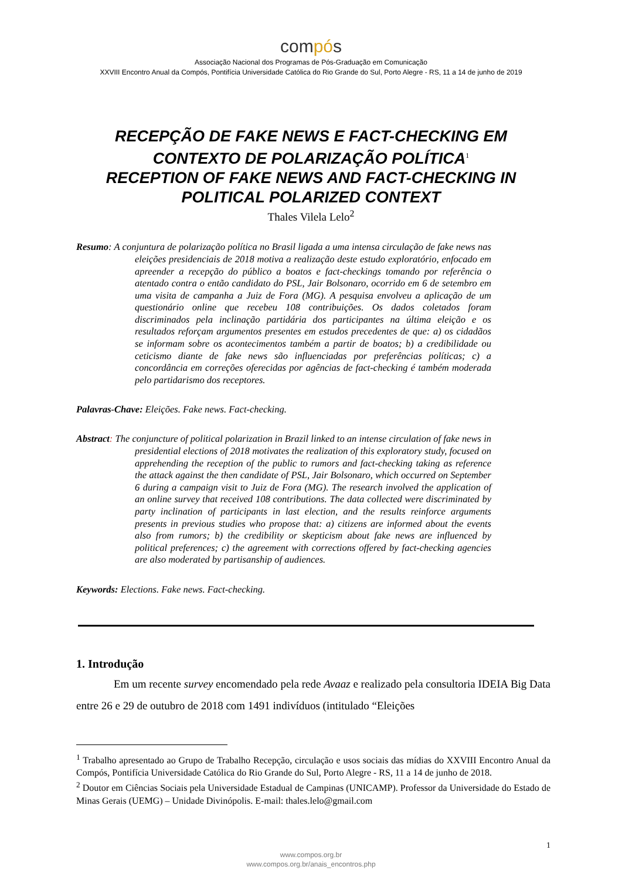compós
Associação Nacional dos Programas de Pós-Graduação em Comunicação
XXVIII Encontro Anual da Compós, Pontifícia Universidade Católica do Rio Grande do Sul, Porto Alegre - RS, 11 a 14 de junho de 2019
RECEPÇÃO DE FAKE NEWS E FACT-CHECKING EM CONTEXTO DE POLARIZAÇÃO POLÍTICA<sup>1</sup>
RECEPTION OF FAKE NEWS AND FACT-CHECKING IN POLITICAL POLARIZED CONTEXT
Thales Vilela Lelo<sup>2</sup>
Resumo: A conjuntura de polarização política no Brasil ligada a uma intensa circulação de fake news nas eleições presidenciais de 2018 motiva a realização deste estudo exploratório, enfocado em apreender a recepção do público a boatos e fact-checkings tomando por referência o atentado contra o então candidato do PSL, Jair Bolsonaro, ocorrido em 6 de setembro em uma visita de campanha a Juiz de Fora (MG). A pesquisa envolveu a aplicação de um questionário online que recebeu 108 contribuições. Os dados coletados foram discriminados pela inclinação partidária dos participantes na última eleição e os resultados reforçam argumentos presentes em estudos precedentes de que: a) os cidadãos se informam sobre os acontecimentos também a partir de boatos; b) a credibilidade ou ceticismo diante de fake news são influenciadas por preferências políticas; c) a concordância em correções oferecidas por agências de fact-checking é também moderada pelo partidarismo dos receptores.
Palavras-Chave: Eleições. Fake news. Fact-checking.
Abstract: The conjuncture of political polarization in Brazil linked to an intense circulation of fake news in presidential elections of 2018 motivates the realization of this exploratory study, focused on apprehending the reception of the public to rumors and fact-checking taking as reference the attack against the then candidate of PSL, Jair Bolsonaro, which occurred on September 6 during a campaign visit to Juiz de Fora (MG). The research involved the application of an online survey that received 108 contributions. The data collected were discriminated by party inclination of participants in last election, and the results reinforce arguments presents in previous studies who propose that: a) citizens are informed about the events also from rumors; b) the credibility or skepticism about fake news are influenced by political preferences; c) the agreement with corrections offered by fact-checking agencies are also moderated by partisanship of audiences.
Keywords: Elections. Fake news. Fact-checking.
1. Introdução
Em um recente survey encomendado pela rede Avaaz e realizado pela consultoria IDEIA Big Data entre 26 e 29 de outubro de 2018 com 1491 indivíduos (intitulado “Eleições
<sup>1</sup> Trabalho apresentado ao Grupo de Trabalho Recepção, circulação e usos sociais das mídias do XXVIII Encontro Anual da Compós, Pontifícia Universidade Católica do Rio Grande do Sul, Porto Alegre - RS, 11 a 14 de junho de 2018.
<sup>2</sup> Doutor em Ciências Sociais pela Universidade Estadual de Campinas (UNICAMP). Professor da Universidade do Estado de Minas Gerais (UEMG) – Unidade Divinópolis. E-mail: thales.lelo@gmail.com
1
www.compos.org.br
www.compos.org.br/anais_encontros.php